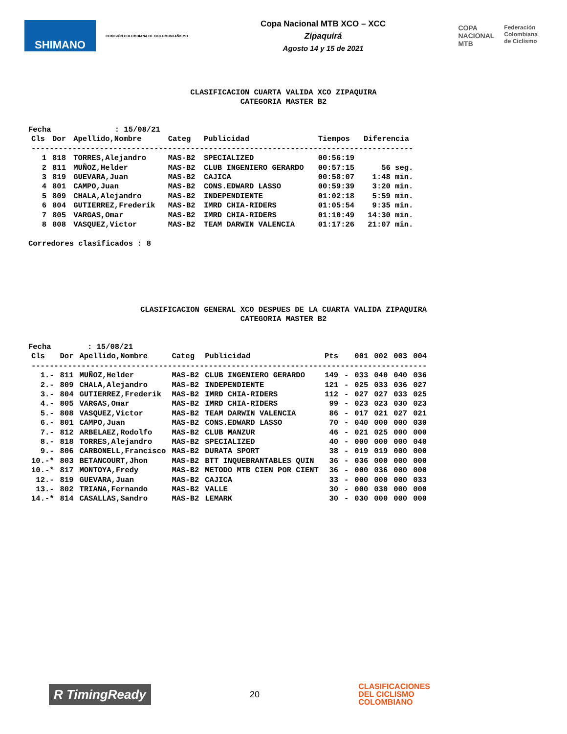SHIMANO
COMISIÓN COLOMBIANA DE CICLOMONTAÑISMO
Copa Nacional MTB XCO – XCC
Zipaquirá
Agosto 14 y 15 de 2021
COPA
NACIONAL
MTB
Federación
Colombiana
de Ciclismo
CLASIFICACION CUARTA VALIDA XCO ZIPAQUIRA
CATEGORIA MASTER B2
Fecha              : 15/08/21
| Cls | Dor | Apellido,Nombre | Categ | Publicidad | Tiempos | Diferencia |
| --- | --- | --- | --- | --- | --- | --- |
| ------------------------------------------------------------------------------------ | | | | | | |
| 1 | 818 | TORRES,Alejandro | MAS-B2 | SPECIALIZED | 00:56:19 | |
| 2 | 811 | MUÑOZ,Helder | MAS-B2 | CLUB INGENIERO GERARDO | 00:57:15 | 56 seg. |
| 3 | 819 | GUEVARA,Juan | MAS-B2 | CAJICA | 00:58:07 | 1:48 min. |
| 4 | 801 | CAMPO,Juan | MAS-B2 | CONS.EDWARD LASSO | 00:59:39 | 3:20 min. |
| 5 | 809 | CHALA,Alejandro | MAS-B2 | INDEPENDIENTE | 01:02:18 | 5:59 min. |
| 6 | 804 | GUTIERREZ,Frederik | MAS-B2 | IMRD CHIA-RIDERS | 01:05:54 | 9:35 min. |
| 7 | 805 | VARGAS,Omar | MAS-B2 | IMRD CHIA-RIDERS | 01:10:49 | 14:30 min. |
| 8 | 808 | VASQUEZ,Victor | MAS-B2 | TEAM DARWIN VALENCIA | 01:17:26 | 21:07 min. |
Corredores clasificados : 8
CLASIFICACION GENERAL XCO DESPUES DE LA CUARTA VALIDA ZIPAQUIRA
CATEGORIA MASTER B2
Fecha        : 15/08/21
| Cls | Dor | Apellido,Nombre | Categ | Publicidad | Pts | | 001 | 002 | 003 | 004 |
| --- | --- | --- | --- | --- | --- | --- | --- | --- | --- | --- |
| --------------------------------------------------------------------------------------- | | | | | | | | | | |
| 1.- | 811 | MUÑOZ,Helder | MAS-B2 | CLUB INGENIERO GERARDO | 149 | - | 033 | 040 | 040 | 036 |
| 2.- | 809 | CHALA,Alejandro | MAS-B2 | INDEPENDIENTE | 121 | - | 025 | 033 | 036 | 027 |
| 3.- | 804 | GUTIERREZ,Frederik | MAS-B2 | IMRD CHIA-RIDERS | 112 | - | 027 | 027 | 033 | 025 |
| 4.- | 805 | VARGAS,Omar | MAS-B2 | IMRD CHIA-RIDERS | 99 | - | 023 | 023 | 030 | 023 |
| 5.- | 808 | VASQUEZ,Victor | MAS-B2 | TEAM DARWIN VALENCIA | 86 | - | 017 | 021 | 027 | 021 |
| 6.- | 801 | CAMPO,Juan | MAS-B2 | CONS.EDWARD LASSO | 70 | - | 040 | 000 | 000 | 030 |
| 7.- | 812 | ARBELAEZ,Rodolfo | MAS-B2 | CLUB MANZUR | 46 | - | 021 | 025 | 000 | 000 |
| 8.- | 818 | TORRES,Alejandro | MAS-B2 | SPECIALIZED | 40 | - | 000 | 000 | 000 | 040 |
| 9.- | 806 | CARBONELL,Francisco | MAS-B2 | DURATA SPORT | 38 | - | 019 | 019 | 000 | 000 |
| 10.-* | 803 | BETANCOURT,Jhon | MAS-B2 | BTT INQUEBRANTABLES QUIN | 36 | - | 036 | 000 | 000 | 000 |
| 10.-* | 817 | MONTOYA,Fredy | MAS-B2 | METODO MTB CIEN POR CIENT | 36 | - | 000 | 036 | 000 | 000 |
| 12.- | 819 | GUEVARA,Juan | MAS-B2 | CAJICA | 33 | - | 000 | 000 | 000 | 033 |
| 13.- | 802 | TRIANA,Fernando | MAS-B2 | VALLE | 30 | - | 000 | 030 | 000 | 000 |
| 14.-* | 814 | CASALLAS,Sandro | MAS-B2 | LEMARK | 30 | - | 030 | 000 | 000 | 000 |
R TimingReady
20
CLASIFICACIONES
DEL CICLISMO
COLOMBIANO